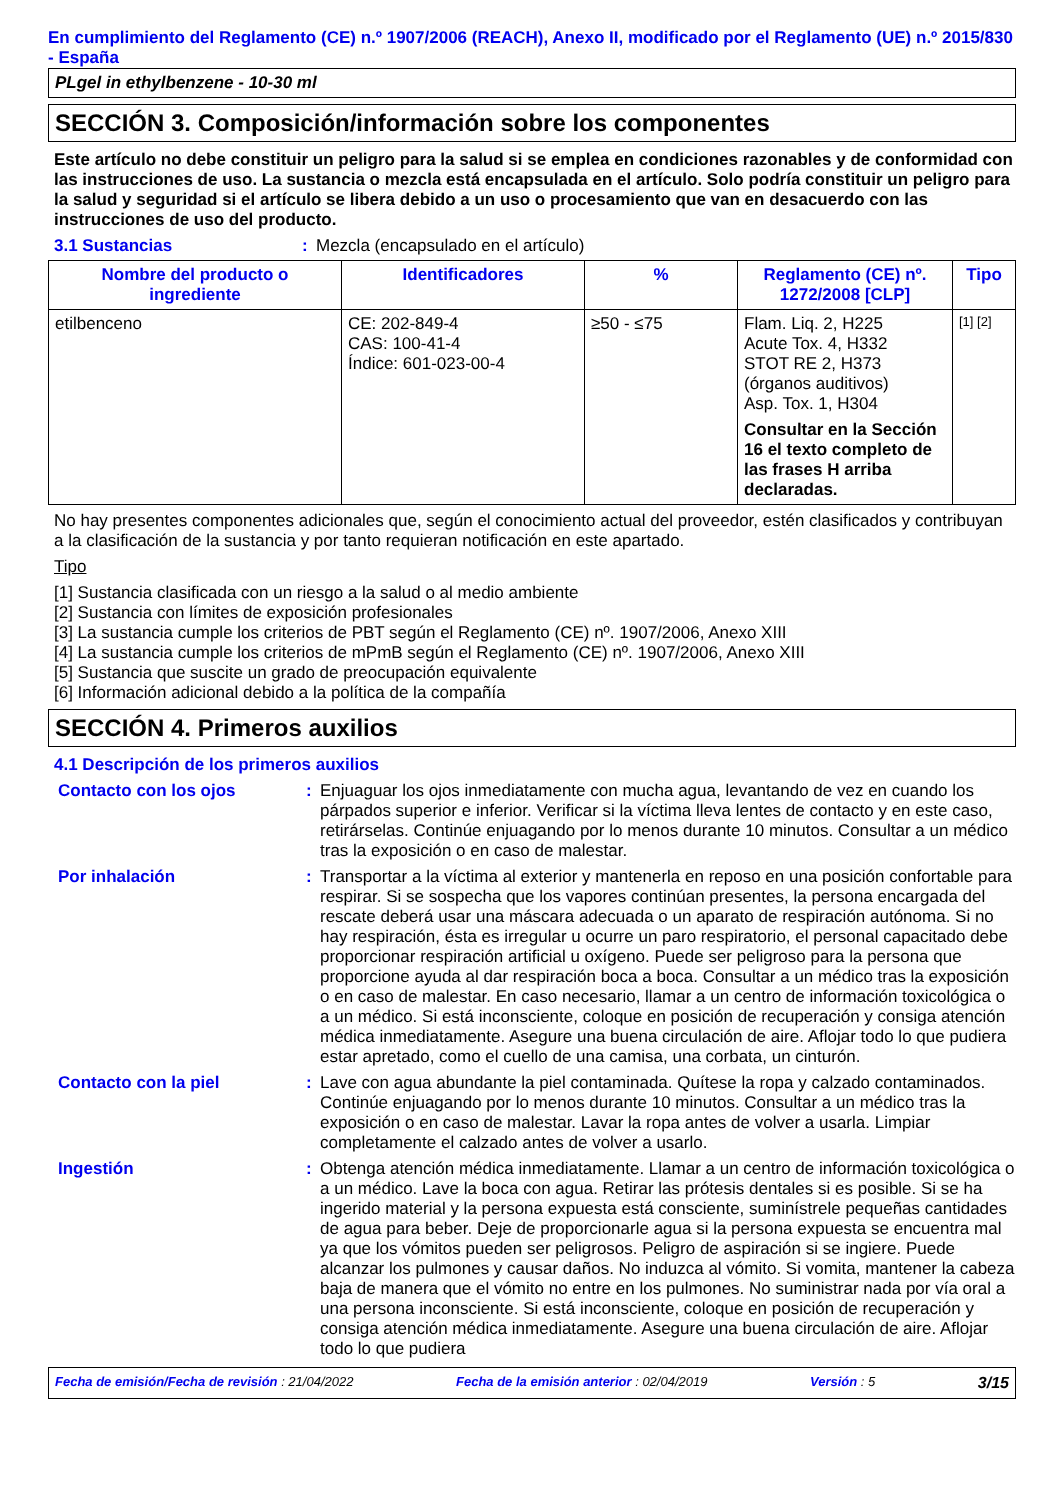En cumplimiento del Reglamento (CE) n.º 1907/2006 (REACH), Anexo II, modificado por el Reglamento (UE) n.º 2015/830 - España
PLgel in ethylbenzene - 10-30 ml
SECCIÓN 3. Composición/información sobre los componentes
Este artículo no debe constituir un peligro para la salud si se emplea en condiciones razonables y de conformidad con las instrucciones de uso. La sustancia o mezcla está encapsulada en el artículo. Solo podría constituir un peligro para la salud y seguridad si el artículo se libera debido a un uso o procesamiento que van en desacuerdo con las instrucciones de uso del producto.
3.1 Sustancias : Mezcla (encapsulado en el artículo)
| Nombre del producto o ingrediente | Identificadores | % | Reglamento (CE) nº. 1272/2008 [CLP] | Tipo |
| --- | --- | --- | --- | --- |
| etilbenceno | CE: 202-849-4 CAS: 100-41-4 Índice: 601-023-00-4 | ≥50 - ≤75 | Flam. Liq. 2, H225 Acute Tox. 4, H332 STOT RE 2, H373 (órganos auditivos) Asp. Tox. 1, H304 Consultar en la Sección 16 el texto completo de las frases H arriba declaradas. | [1] [2] |
No hay presentes componentes adicionales que, según el conocimiento actual del proveedor, estén clasificados y contribuyan a la clasificación de la sustancia y por tanto requieran notificación en este apartado.
Tipo
[1] Sustancia clasificada con un riesgo a la salud o al medio ambiente
[2] Sustancia con límites de exposición profesionales
[3] La sustancia cumple los criterios de PBT según el Reglamento (CE) nº. 1907/2006, Anexo XIII
[4] La sustancia cumple los criterios de mPmB según el Reglamento (CE) nº. 1907/2006, Anexo XIII
[5] Sustancia que suscite un grado de preocupación equivalente
[6] Información adicional debido a la política de la compañía
SECCIÓN 4. Primeros auxilios
4.1 Descripción de los primeros auxilios
Contacto con los ojos : Enjuaguar los ojos inmediatamente con mucha agua, levantando de vez en cuando los párpados superior e inferior. Verificar si la víctima lleva lentes de contacto y en este caso, retirárselas. Continúe enjuagando por lo menos durante 10 minutos. Consultar a un médico tras la exposición o en caso de malestar.
Por inhalación : Transportar a la víctima al exterior y mantenerla en reposo en una posición confortable para respirar. Si se sospecha que los vapores continúan presentes, la persona encargada del rescate deberá usar una máscara adecuada o un aparato de respiración autónoma. Si no hay respiración, ésta es irregular u ocurre un paro respiratorio, el personal capacitado debe proporcionar respiración artificial u oxígeno. Puede ser peligroso para la persona que proporcione ayuda al dar respiración boca a boca. Consultar a un médico tras la exposición o en caso de malestar. En caso necesario, llamar a un centro de información toxicológica o a un médico. Si está inconsciente, coloque en posición de recuperación y consiga atención médica inmediatamente. Asegure una buena circulación de aire. Aflojar todo lo que pudiera estar apretado, como el cuello de una camisa, una corbata, un cinturón.
Contacto con la piel : Lave con agua abundante la piel contaminada. Quítese la ropa y calzado contaminados. Continúe enjuagando por lo menos durante 10 minutos. Consultar a un médico tras la exposición o en caso de malestar. Lavar la ropa antes de volver a usarla. Limpiar completamente el calzado antes de volver a usarlo.
Ingestión : Obtenga atención médica inmediatamente. Llamar a un centro de información toxicológica o a un médico. Lave la boca con agua. Retirar las prótesis dentales si es posible. Si se ha ingerido material y la persona expuesta está consciente, suminístrele pequeñas cantidades de agua para beber. Deje de proporcionarle agua si la persona expuesta se encuentra mal ya que los vómitos pueden ser peligrosos. Peligro de aspiración si se ingiere. Puede alcanzar los pulmones y causar daños. No induzca al vómito. Si vomita, mantener la cabeza baja de manera que el vómito no entre en los pulmones. No suministrar nada por vía oral a una persona inconsciente. Si está inconsciente, coloque en posición de recuperación y consiga atención médica inmediatamente. Asegure una buena circulación de aire. Aflojar todo lo que pudiera
Fecha de emisión/Fecha de revisión : 21/04/2022 Fecha de la emisión anterior : 02/04/2019 Versión : 5 3/15